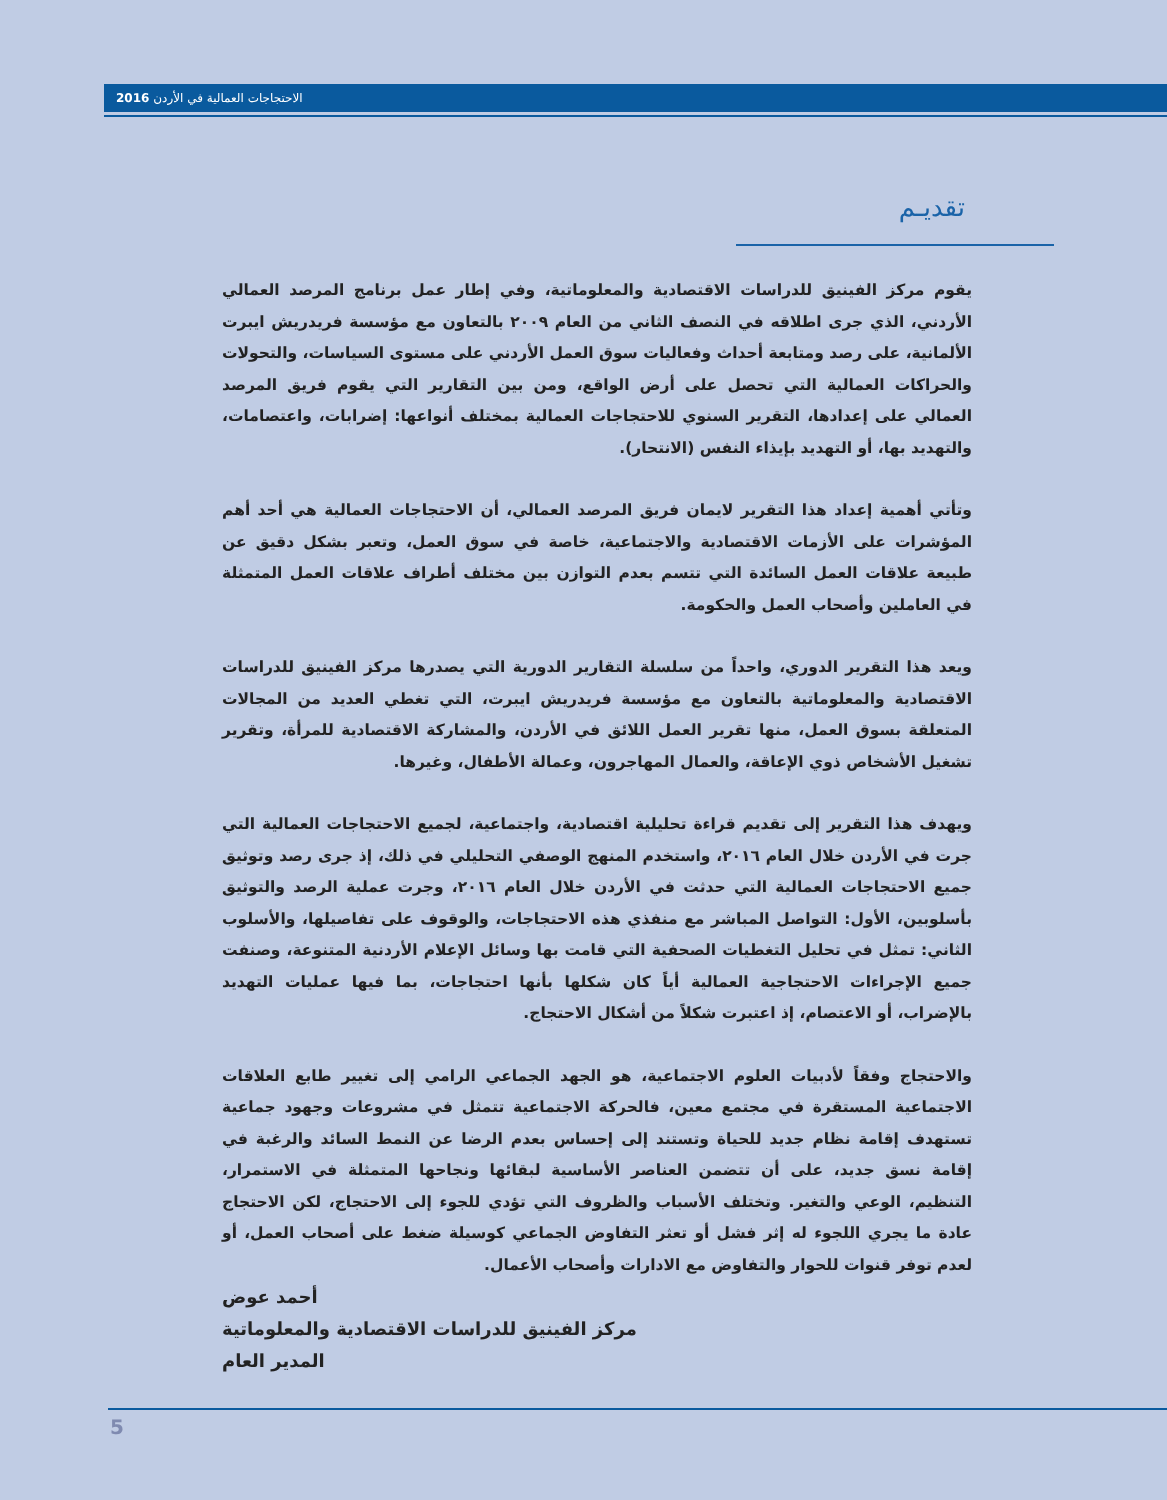2016 الاحتجاجات العمالية في الأردن
تقديـم
يقوم مركز الفينيق للدراسات الاقتصادية والمعلوماتية، وفي إطار عمل برنامج المرصد العمالي الأردني، الذي جرى اطلاقه في النصف الثاني من العام ٢٠٠٩ بالتعاون مع مؤسسة فريدريش ايبرت الألمانية، على رصد ومتابعة أحداث وفعاليات سوق العمل الأردني على مستوى السياسات، والتحولات والحراكات العمالية التي تحصل على أرض الواقع، ومن بين التقارير التي يقوم فريق المرصد العمالي على إعدادها، التقرير السنوي للاحتجاجات العمالية بمختلف أنواعها: إضرابات، واعتصامات، والتهديد بها، أو التهديد بإيذاء النفس (الانتحار).
وتأتي أهمية إعداد هذا التقرير لايمان فريق المرصد العمالي، أن الاحتجاجات العمالية هي أحد أهم المؤشرات على الأزمات الاقتصادية والاجتماعية، خاصة في سوق العمل، وتعبر بشكل دقيق عن طبيعة علاقات العمل السائدة التي تتسم بعدم التوازن بين مختلف أطراف علاقات العمل المتمثلة في العاملين وأصحاب العمل والحكومة.
ويعد هذا التقرير الدوري، واحداً من سلسلة التقارير الدورية التي يصدرها مركز الفينيق للدراسات الاقتصادية والمعلوماتية بالتعاون مع مؤسسة فريدريش ايبرت، التي تغطي العديد من المجالات المتعلقة بسوق العمل، منها تقرير العمل اللائق في الأردن، والمشاركة الاقتصادية للمرأة، وتقرير تشغيل الأشخاص ذوي الإعاقة، والعمال المهاجرون، وعمالة الأطفال، وغيرها.
ويهدف هذا التقرير إلى تقديم قراءة تحليلية اقتصادية، واجتماعية، لجميع الاحتجاجات العمالية التي جرت في الأردن خلال العام ٢٠١٦، واستخدم المنهج الوصفي التحليلي في ذلك، إذ جرى رصد وتوثيق جميع الاحتجاجات العمالية التي حدثت في الأردن خلال العام ٢٠١٦، وجرت عملية الرصد والتوثيق بأسلوبين، الأول: التواصل المباشر مع منفذي هذه الاحتجاجات، والوقوف على تفاصيلها، والأسلوب الثاني: تمثل في تحليل التغطيات الصحفية التي قامت بها وسائل الإعلام الأردنية المتنوعة، وصنفت جميع الإجراءات الاحتجاجية العمالية أياً كان شكلها بأنها احتجاجات، بما فيها عمليات التهديد بالإضراب، أو الاعتصام، إذ اعتبرت شكلاً من أشكال الاحتجاج.
والاحتجاج وفقاً لأدبيات العلوم الاجتماعية، هو الجهد الجماعي الرامي إلى تغيير طابع العلاقات الاجتماعية المستقرة في مجتمع معين، فالحركة الاجتماعية تتمثل في مشروعات وجهود جماعية تستهدف إقامة نظام جديد للحياة وتستند إلى إحساس بعدم الرضا عن النمط السائد والرغبة في إقامة نسق جديد، على أن تتضمن العناصر الأساسية لبقائها ونجاحها المتمثلة في الاستمرار، التنظيم، الوعي والتغير. وتختلف الأسباب والظروف التي تؤدي للجوء إلى الاحتجاج، لكن الاحتجاج عادة ما يجري اللجوء له إثر فشل أو تعثر التفاوض الجماعي كوسيلة ضغط على أصحاب العمل، أو لعدم توفر قنوات للحوار والتفاوض مع الادارات وأصحاب الأعمال.
أحمد عوض
مركز الفينيق للدراسات الاقتصادية والمعلوماتية
المدير العام
5